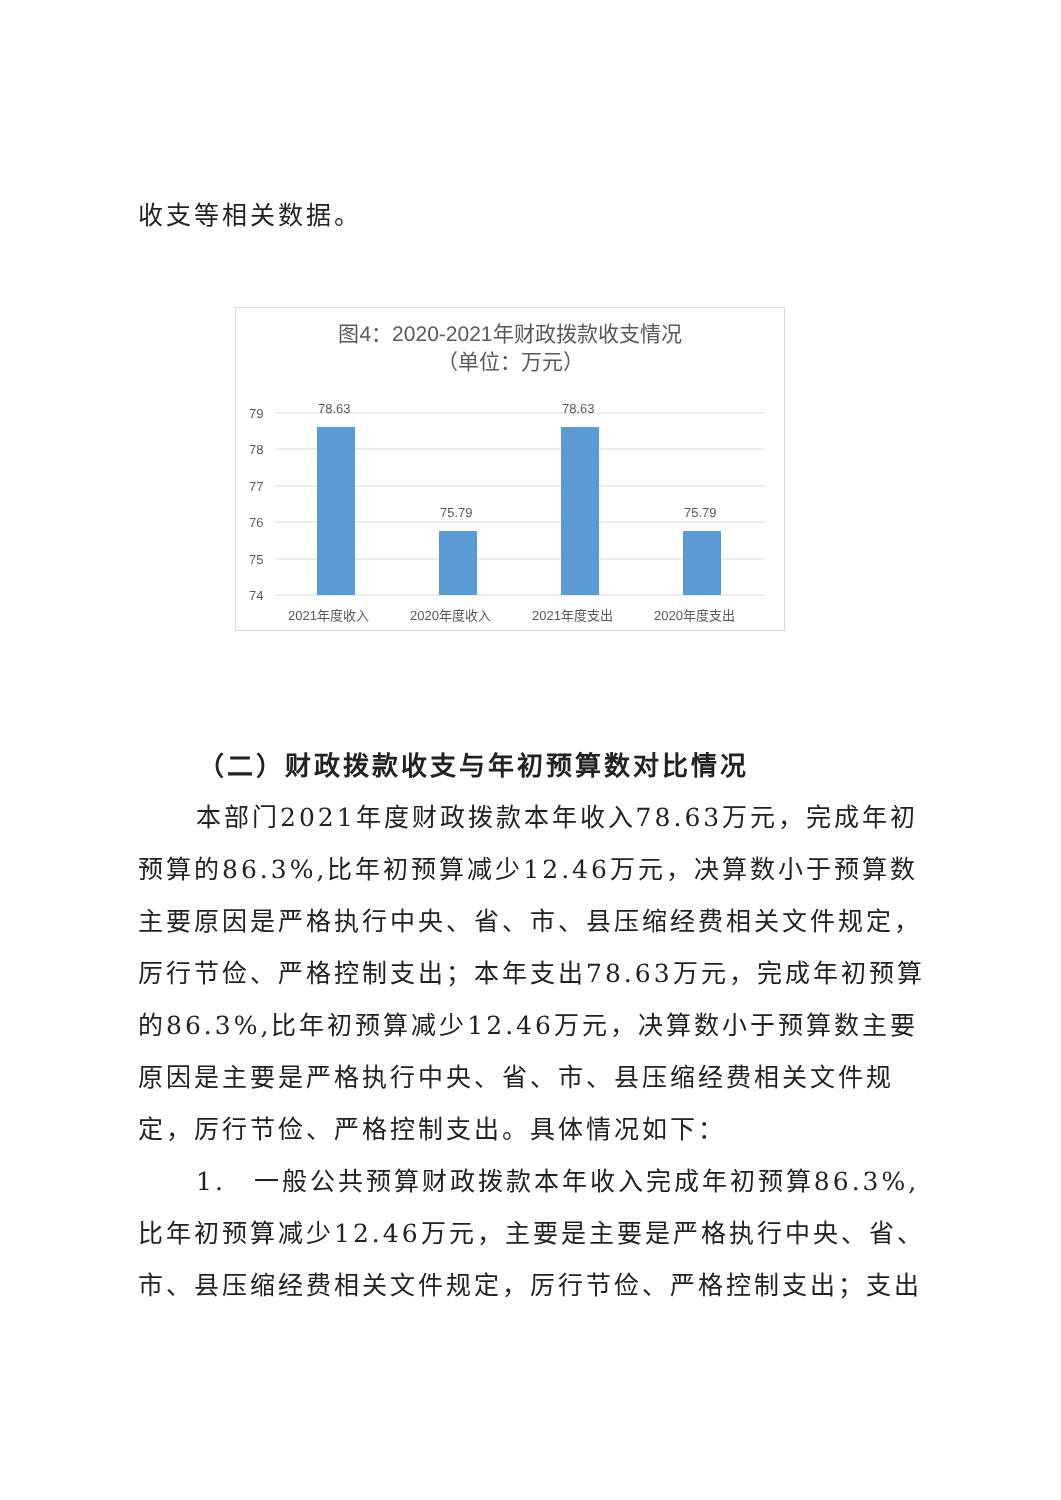收支等相关数据。
图4：2020-2021年财政拨款收支情况
（单位：万元）
79
78
77
76
75
74
78.63
75.79
78.63
75.79
2021年度收入
2020年度收入
2021年度支出
2020年度支出
（二）财政拨款收支与年初预算数对比情况
本部门2021年度财政拨款本年收入78.63万元，完成年初预算的86.3%,比年初预算减少12.46万元，决算数小于预算数主要原因是严格执行中央、省、市、县压缩经费相关文件规定，厉行节俭、严格控制支出；本年支出78.63万元，完成年初预算的86.3%,比年初预算减少12.46万元，决算数小于预算数主要原因是主要是严格执行中央、省、市、县压缩经费相关文件规定，厉行节俭、严格控制支出。具体情况如下：
1.　一般公共预算财政拨款本年收入完成年初预算86.3%,比年初预算减少12.46万元，主要是主要是严格执行中央、省、市、县压缩经费相关文件规定，厉行节俭、严格控制支出；支出